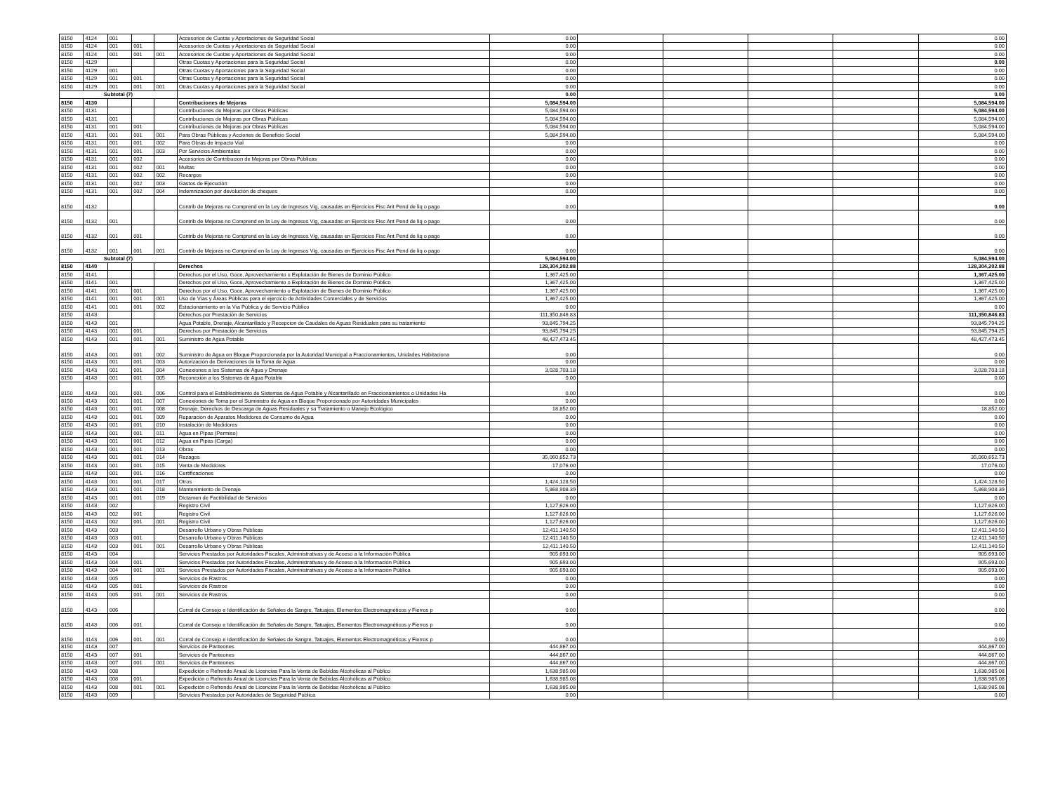| 8150 | 4124 | 001 | | | Accesorios de Cuotas y Aportaciones de Seguridad Social | 0.00 | | | | | 0.00 |
| 8150 | 4124 | 001 | 001 | | Accesorios de Cuotas y Aportaciones de Seguridad Social | 0.00 | | | | | 0.00 |
| 8150 | 4124 | 001 | 001 | 001 | Accesorios de Cuotas y Aportaciones de Seguridad Social | 0.00 | | | | | 0.00 |
| 8150 | 4129 | | | | Otras Cuotas y Aportaciones para la Seguridad Social | 0.00 | | | | | 0.00 |
| 8150 | 4129 | 001 | | | Otras Cuotas y Aportaciones para la Seguridad Social | 0.00 | | | | | 0.00 |
| 8150 | 4129 | 001 | 001 | | Otras Cuotas y Aportaciones para la Seguridad Social | 0.00 | | | | | 0.00 |
| 8150 | 4129 | 001 | 001 | 001 | Otras Cuotas y Aportaciones para la Seguridad Social | 0.00 | | | | | 0.00 |
| Subtotal (7) | | | | | | 0.00 | | | | | 0.00 |
| 8150 | 4130 | | | | Contribuciones de Mejoras | 5,084,594.00 | | | | | 5,084,594.00 |
| 8150 | 4131 | | | | Contribuciones de Mejoras por Obras Públicas | 5,084,594.00 | | | | | 5,084,594.00 |
| 8150 | 4131 | 001 | | | Contribuciones de Mejoras por Obras Públicas | 5,084,594.00 | | | | | 5,084,594.00 |
| 8150 | 4131 | 001 | 001 | | Contribuciones de Mejoras por Obras Públicas | 5,084,594.00 | | | | | 5,084,594.00 |
| 8150 | 4131 | 001 | 001 | 001 | Para Obras Públicas y Acciones de Beneficio Social | 5,084,594.00 | | | | | 5,084,594.00 |
| 8150 | 4131 | 001 | 001 | 002 | Para Obras de Impacto Vial | 0.00 | | | | | 0.00 |
| 8150 | 4131 | 001 | 001 | 003 | Por Servicios Ambientales | 0.00 | | | | | 0.00 |
| 8150 | 4131 | 001 | 002 | | Accesorios de Contribucion de Mejoras por Obras Públicas | 0.00 | | | | | 0.00 |
| 8150 | 4131 | 001 | 002 | 001 | Multas | 0.00 | | | | | 0.00 |
| 8150 | 4131 | 001 | 002 | 002 | Recargos | 0.00 | | | | | 0.00 |
| 8150 | 4131 | 001 | 002 | 003 | Gastos de Ejecución | 0.00 | | | | | 0.00 |
| 8150 | 4131 | 001 | 002 | 004 | Indemnización por devolución de cheques | 0.00 | | | | | 0.00 |
| 8150 | 4132 | | | | Contrib de Mejoras no Comprend en la Ley de Ingresos Vig, causadas en Ejercicios Fisc Ant Pend de liq o pago | 0.00 | | | | | 0.00 |
| 8150 | 4132 | 001 | | | Contrib de Mejoras no Comprend en la Ley de Ingresos Vig, causadas en Ejercicios Fisc Ant Pend de liq o pago | 0.00 | | | | | 0.00 |
| 8150 | 4132 | 001 | 001 | | Contrib de Mejoras no Comprend en la Ley de Ingresos Vig, causadas en Ejercicios Fisc Ant Pend de liq o pago | 0.00 | | | | | 0.00 |
| 8150 | 4132 | 001 | 001 | 001 | Contrib de Mejoras no Comprend en la Ley de Ingresos Vig, causadas en Ejercicios Fisc Ant Pend de liq o pago | 0.00 | | | | | 0.00 |
| Subtotal (7) | | | | | | 5,084,594.00 | | | | | 5,084,594.00 |
| 8150 | 4140 | | | | Derechos | 128,304,202.88 | | | | | 128,304,202.88 |
| 8150 | 4141 | | | | Derechos por el Uso, Goce, Aprovechamiento o Explotación de Bienes de Dominio Público | 1,367,425.00 | | | | | 1,367,425.00 |
| 8150 | 4141 | 001 | | | Derechos por el Uso, Goce, Aprovechamiento o Explotación de Bienes de Dominio Público | 1,367,425.00 | | | | | 1,367,425.00 |
| 8150 | 4141 | 001 | 001 | | Derechos por el Uso, Goce, Aprovechamiento o Explotación de Bienes de Dominio Público | 1,367,425.00 | | | | | 1,367,425.00 |
| 8150 | 4141 | 001 | 001 | 001 | Uso de Vías y Áreas Públicas para el ejercicio de Actividades Comerciales y de Servicios | 1,367,425.00 | | | | | 1,367,425.00 |
| 8150 | 4141 | 001 | 001 | 002 | Estacionamiento en la Vía Pública y de Servicio Público | 0.00 | | | | | 0.00 |
| 8150 | 4143 | | | | Derechos por Prestación de Servicios | 111,350,846.83 | | | | | 111,350,846.83 |
| 8150 | 4143 | 001 | | | Agua Potable, Drenaje, Alcantarillado y Recepcion de Caudales de Aguas Residuales para su tratamiento | 93,845,794.25 | | | | | 93,845,794.25 |
| 8150 | 4143 | 001 | 001 | | Derechos por Prestación de Servicios | 93,845,794.25 | | | | | 93,845,794.25 |
| 8150 | 4143 | 001 | 001 | 001 | Suministro de Agua Potable | 48,427,473.45 | | | | | 48,427,473.45 |
| 8150 | 4143 | 001 | 001 | 002 | Suministro de Agua en Bloque Proporcionada por la Autoridad Municipal a Fraccionamientos, Unidades Habitaciona | 0.00 | | | | | 0.00 |
| 8150 | 4143 | 001 | 001 | 003 | Autorización de Derivaciones de la Toma de Agua | 0.00 | | | | | 0.00 |
| 8150 | 4143 | 001 | 001 | 004 | Conexiones a los Sistemas de Agua y Drenaje | 3,028,703.18 | | | | | 3,028,703.18 |
| 8150 | 4143 | 001 | 001 | 005 | Reconexión a los Sistemas de Agua Potable | 0.00 | | | | | 0.00 |
| 8150 | 4143 | 001 | 001 | 006 | Control para el Establecimiento de Sistemas de Agua Potable y Alcantarillado en Fraccionamientos o Unidades Ha | 0.00 | | | | | 0.00 |
| 8150 | 4143 | 001 | 001 | 007 | Conexiones de Toma por el Suministro de Agua en Bloque Proporcionado por Autoridades Municipales | 0.00 | | | | | 0.00 |
| 8150 | 4143 | 001 | 001 | 008 | Drenaje, Derechos de Descarga de Aguas Residuales y su Tratamiento o Manejo Ecológico | 18,852.00 | | | | | 18,852.00 |
| 8150 | 4143 | 001 | 001 | 009 | Reparación de Aparatos Medidores de Consumo de Agua | 0.00 | | | | | 0.00 |
| 8150 | 4143 | 001 | 001 | 010 | Instalación de Medidores | 0.00 | | | | | 0.00 |
| 8150 | 4143 | 001 | 001 | 011 | Agua en Pipas (Permiso) | 0.00 | | | | | 0.00 |
| 8150 | 4143 | 001 | 001 | 012 | Agua en Pipas (Carga) | 0.00 | | | | | 0.00 |
| 8150 | 4143 | 001 | 001 | 013 | Obras | 0.00 | | | | | 0.00 |
| 8150 | 4143 | 001 | 001 | 014 | Rezagos | 35,060,652.73 | | | | | 35,060,652.73 |
| 8150 | 4143 | 001 | 001 | 015 | Venta de Medidores | 17,076.00 | | | | | 17,076.00 |
| 8150 | 4143 | 001 | 001 | 016 | Certificaciones | 0.00 | | | | | 0.00 |
| 8150 | 4143 | 001 | 001 | 017 | Otros | 1,424,128.50 | | | | | 1,424,128.50 |
| 8150 | 4143 | 001 | 001 | 018 | Mantenimiento de Drenaje | 5,868,908.39 | | | | | 5,868,908.39 |
| 8150 | 4143 | 001 | 001 | 019 | Dictamen de Factibilidad de Servicios | 0.00 | | | | | 0.00 |
| 8150 | 4143 | 002 | | | Registro Civil | 1,127,626.00 | | | | | 1,127,626.00 |
| 8150 | 4143 | 002 | 001 | | Registro Civil | 1,127,626.00 | | | | | 1,127,626.00 |
| 8150 | 4143 | 002 | 001 | 001 | Registro Civil | 1,127,626.00 | | | | | 1,127,626.00 |
| 8150 | 4143 | 003 | | | Desarrollo Urbano y Obras Públicas | 12,411,140.50 | | | | | 12,411,140.50 |
| 8150 | 4143 | 003 | 001 | | Desarrollo Urbano y Obras Públicas | 12,411,140.50 | | | | | 12,411,140.50 |
| 8150 | 4143 | 003 | 001 | 001 | Desarrollo Urbano y Obras Públicas | 12,411,140.50 | | | | | 12,411,140.50 |
| 8150 | 4143 | 004 | | | Servicios Prestados por Autoridades Fiscales, Administrativas y de Acceso a la Información Pública | 905,693.00 | | | | | 905,693.00 |
| 8150 | 4143 | 004 | 001 | | Servicios Prestados por Autoridades Fiscales, Administrativas y de Acceso a la Información Pública | 905,693.00 | | | | | 905,693.00 |
| 8150 | 4143 | 004 | 001 | 001 | Servicios Prestados por Autoridades Fiscales, Administrativas y de Acceso a la Información Pública | 905,693.00 | | | | | 905,693.00 |
| 8150 | 4143 | 005 | | | Servicios de Rastros | 0.00 | | | | | 0.00 |
| 8150 | 4143 | 005 | 001 | | Servicios de Rastros | 0.00 | | | | | 0.00 |
| 8150 | 4143 | 005 | 001 | 001 | Servicios de Rastros | 0.00 | | | | | 0.00 |
| 8150 | 4143 | 006 | | | Corral de Consejo e Identificación de Señales de Sangre, Tatuajes, Elementos Electromagnéticos y Fierros p | 0.00 | | | | | 0.00 |
| 8150 | 4143 | 006 | 001 | | Corral de Consejo e Identificación de Señales de Sangre, Tatuajes, Elementos Electromagnéticos y Fierros p | 0.00 | | | | | 0.00 |
| 8150 | 4143 | 006 | 001 | 001 | Corral de Consejo e Identificación de Señales de Sangre, Tatuajes, Elementos Electromagnéticos y Fierros p | 0.00 | | | | | 0.00 |
| 8150 | 4143 | 007 | | | Servicios de Panteones | 444,867.00 | | | | | 444,867.00 |
| 8150 | 4143 | 007 | 001 | | Servicios de Panteones | 444,867.00 | | | | | 444,867.00 |
| 8150 | 4143 | 007 | 001 | 001 | Servicios de Panteones | 444,867.00 | | | | | 444,867.00 |
| 8150 | 4143 | 008 | | | Expedición o Refrendo Anual de Licencias Para la Venta de Bebidas Alcohólicas al Público | 1,638,985.08 | | | | | 1,638,985.08 |
| 8150 | 4143 | 008 | 001 | | Expedición o Refrendo Anual de Licencias Para la Venta de Bebidas Alcohólicas al Público | 1,638,985.08 | | | | | 1,638,985.08 |
| 8150 | 4143 | 008 | 001 | 001 | Expedición o Refrendo Anual de Licencias Para la Venta de Bebidas Alcohólicas al Público | 1,638,985.08 | | | | | 1,638,985.08 |
| 8150 | 4143 | 009 | | | Servicios Prestados por Autoridades de Seguridad Pública | 0.00 | | | | | 0.00 |